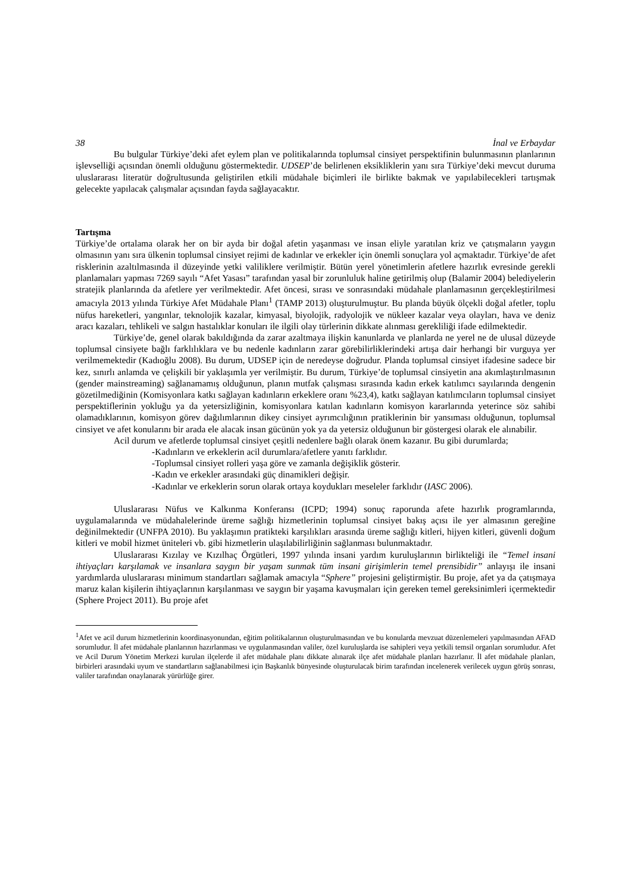38 İnal ve Erbaydar
Bu bulgular Türkiye’deki afet eylem plan ve politikalarında toplumsal cinsiyet perspektifinin bulunmasının planlarının işlevselliği açısından önemli olduğunu göstermektedir. UDSEP’de belirlenen eksikliklerin yanı sıra Türkiye’deki mevcut duruma uluslararası literatür doğrultusunda geliştirilen etkili müdahale biçimleri ile birlikte bakmak ve yapılabilecekleri tartışmak gelecekte yapılacak çalışmalar açısından fayda sağlayacaktır.
Tartışma
Türkiye’de ortalama olarak her on bir ayda bir doğal afetin yaşanması ve insan eliyle yaratılan kriz ve çatışmaların yaygın olmasının yanı sıra ülkenin toplumsal cinsiyet rejimi de kadınlar ve erkekler için önemli sonuçlara yol açmaktadır. Türkiye’de afet risklerinin azaltılmasında il düzeyinde yetki valiliklere verilmiştir. Bütün yerel yönetimlerin afetlere hazırlık evresinde gerekli planlamaları yapması 7269 sayılı “Afet Yasası” tarafından yasal bir zorunluluk haline getirilmiş olup (Balamir 2004) belediyelerin stratejik planlarında da afetlere yer verilmektedir. Afet öncesi, sırası ve sonrasındaki müdahale planlamasının gerçekleştirilmesi amacıyla 2013 yılında Türkiye Afet Müdahale Planı<sup>1</sup> (TAMP 2013) oluşturulmuştur. Bu planda büyük ölçekli doğal afetler, toplu nüfus hareketleri, yangınlar, teknolojik kazalar, kimyasal, biyolojik, radyolojik ve nükleer kazalar veya olayları, hava ve deniz aracı kazaları, tehlikeli ve salgın hastalıklar konuları ile ilgili olay türlerinin dikkate alınması gerekliliği ifade edilmektedir.
Türkiye’de, genel olarak bakıldığında da zarar azaltmaya ilişkin kanunlarda ve planlarda ne yerel ne de ulusal düzeyde toplumsal cinsiyete bağlı farklılıklara ve bu nedenle kadınların zarar görebilirliklerindeki artışa dair herhangi bir vurguya yer verilmemektedir (Kadıoğlu 2008). Bu durum, UDSEP için de neredeyse doğrudur. Planda toplumsal cinsiyet ifadesine sadece bir kez, sınırlı anlamda ve çelişkili bir yaklaşımla yer verilmiştir. Bu durum, Türkiye’de toplumsal cinsiyetin ana akımlaştırılmasının (gender mainstreaming) sağlanamamış olduğunun, planın mutfak çalışması sırasında kadın erkek katılımcı sayılarında dengenin gözetilmediğinin (Komisyonlara katkı sağlayan kadınların erkeklere oranı %23,4), katkı sağlayan katılımcıların toplumsal cinsiyet perspektiflerinin yokluğu ya da yetersizliğinin, komisyonlara katılan kadınların komisyon kararlarında yeterince söz sahibi olamadıklarının, komisyon görev dağılımlarının dikey cinsiyet ayrımcılığının pratiklerinin bir yansıması olduğunun, toplumsal cinsiyet ve afet konularını bir arada ele alacak insan gücünün yok ya da yetersiz olduğunun bir göstergesi olarak ele alınabilir.
Acil durum ve afetlerde toplumsal cinsiyet çeşitli nedenlere bağlı olarak önem kazanır. Bu gibi durumlarda;
-Kadınların ve erkeklerin acil durumlara/afetlere yanıtı farklıdır.
-Toplumsal cinsiyet rolleri yaşa göre ve zamanla değişiklik gösterir.
-Kadın ve erkekler arasındaki güç dinamikleri değişir.
-Kadınlar ve erkeklerin sorun olarak ortaya koydukları meseleler farklıdır (IASC 2006).
Uluslararası Nüfus ve Kalkınma Konferansı (ICPD; 1994) sonuç raporunda afete hazırlık programlarında, uygulamalarında ve müdahalelerinde üreme sağlığı hizmetlerinin toplumsal cinsiyet bakış açısı ile yer almasının gereğine değinilmektedir (UNFPA 2010). Bu yaklaşımın pratikteki karşılıkları arasında üreme sağlığı kitleri, hijyen kitleri, güvenli doğum kitleri ve mobil hizmet üniteleri vb. gibi hizmetlerin ulaşılabilirliğinin sağlanması bulunmaktadır.
Uluslararası Kızılay ve Kızılhaç Örgütleri, 1997 yılında insani yardım kuruluşlarının birlikteliği ile “Temel insani ihtiyaçları karşılamak ve insanlara saygın bir yaşam sunmak tüm insani girişimlerin temel prensibidir” anlayışı ile insani yardımlarda uluslararası minimum standartları sağlamak amacıyla “Sphere” projesini geliştirmiştir. Bu proje, afet ya da çatışmaya maruz kalan kişilerin ihtiyaçlarının karşılanması ve saygın bir yaşama kavuşmaları için gereken temel gereksinimleri içermektedir (Sphere Project 2011). Bu proje afet
<sup>1</sup> Afet ve acil durum hizmetlerinin koordinasyonundan, eğitim politikalarının oluşturulmasından ve bu konularda mevzuat düzenlemeleri yapılmasından AFAD sorumludur. İl afet müdahale planlarının hazırlanması ve uygulanmasından valiler, özel kuruluşlarda ise sahipleri veya yetkili temsil organları sorumludur. Afet ve Acil Durum Yönetim Merkezi kurulan ilçelerde il afet müdahale planı dikkate alınarak ilçe afet müdahale planları hazırlanır. İl afet müdahale planları, birbirleri arasındaki uyum ve standartların sağlanabilmesi için Başkanlık bünyesinde oluşturulacak birim tarafından incelenerek verilecek uygun görüş sonrası, valiler tarafından onaylanarak yürürlüğe girer.